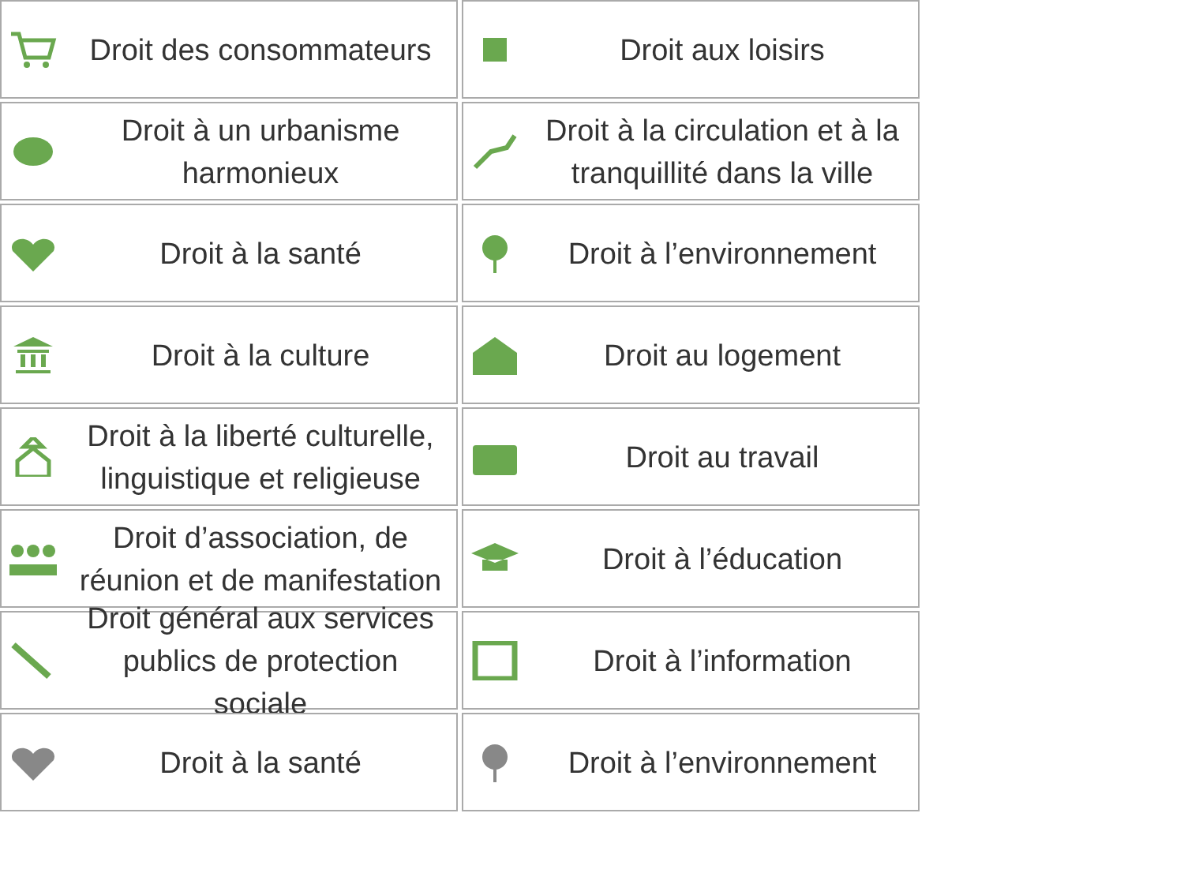Droit des consommateurs
Droit aux loisirs
Droit à un urbanisme harmonieux
Droit à la circulation et à la tranquillité dans la ville
Droit à la santé
Droit à l’environnement
Droit à la culture
Droit au logement
Droit à la liberté culturelle, linguistique et religieuse
Droit au travail
Droit d’association, de réunion et de manifestation
Droit à l’éducation
Droit général aux services publics de protection sociale
Droit à l’information
Droit à la santé
Droit à l’environnement